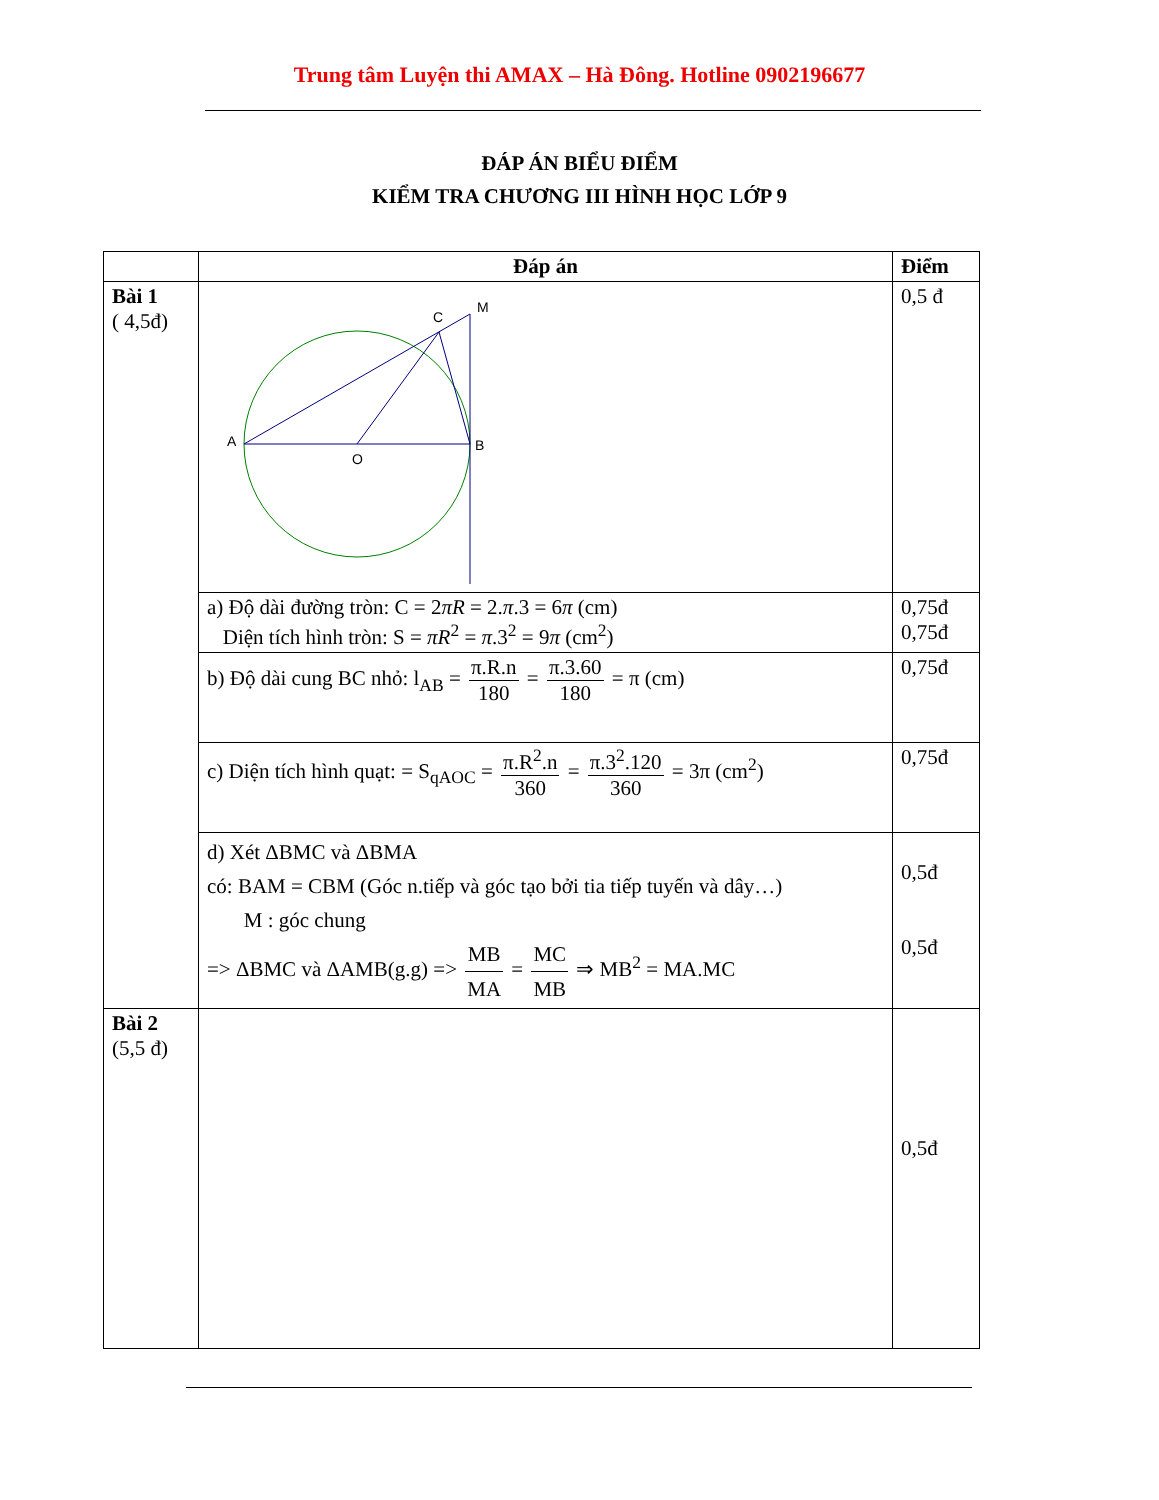Trung tâm Luyện thi AMAX – Hà Đông. Hotline 0902196677
ĐÁP ÁN BIỂU ĐIỂM
KIỂM TRA CHƯƠNG III HÌNH HỌC LỚP 9
| | Đáp án | Điểm |
| --- | --- | --- |
| Bài 1 ( 4,5đ) | A O B C M | 0,5 đ |
| | a) Độ dài đường tròn: C = 2 πR = 2. π .3 = 6 π (cm) Diện tích hình tròn: S = πR<sup>2</sup> = π .3<sup>2</sup> = 9 π (cm<sup>2</sup>) | 0,75đ 0,75đ |
| | b) Độ dài cung BC nhỏ: l<sub>AB</sub> = π.R.n 180 = π.3.60 180 = π (cm) | 0,75đ |
| | c) Diện tích hình quạt: = S<sub>qAOC</sub> = π.R<sup>2</sup>.n 360 = π.3<sup>2</sup>.120 360 = 3π (cm<sup>2</sup>) | 0,75đ |
| | d) Xét ΔBMC và ΔBMA có: BAM = CBM (Góc n.tiếp và góc tạo bởi tia tiếp tuyến và dây…) M : góc chung => ΔBMC và ΔAMB(g.g) => MB MA = MC MB ⇒ MB<sup>2</sup> = MA.MC | 0,5đ 0,5đ |
| Bài 2 (5,5 đ) | | 0,5đ |